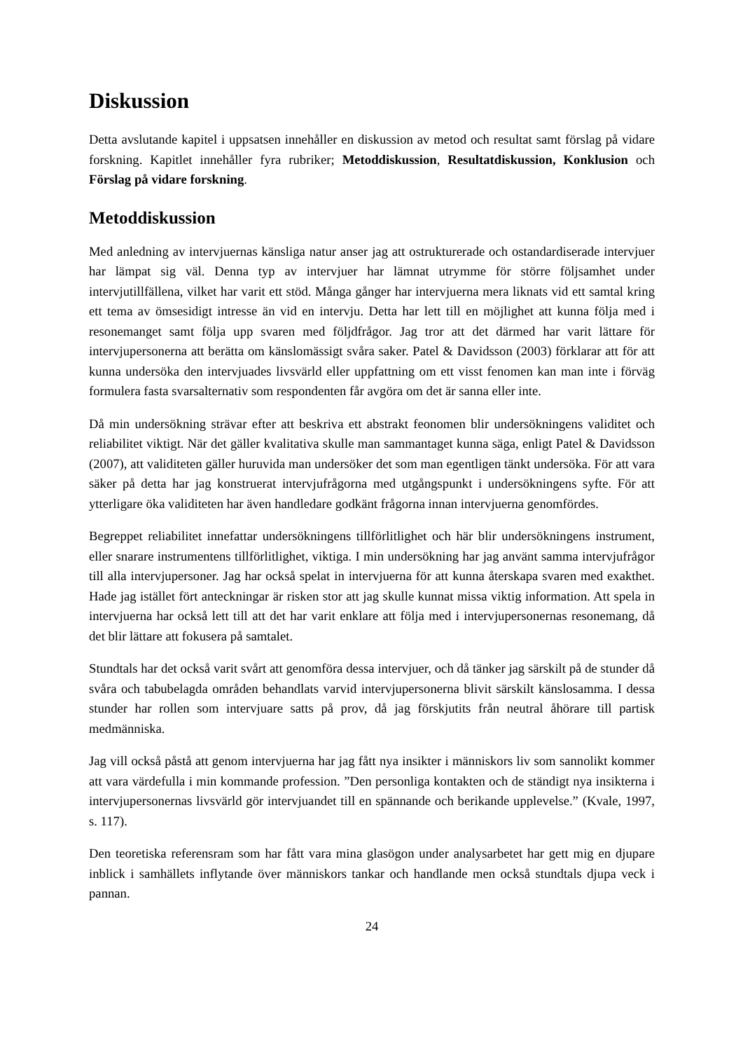Diskussion
Detta avslutande kapitel i uppsatsen innehåller en diskussion av metod och resultat samt förslag på vidare forskning. Kapitlet innehåller fyra rubriker; Metoddiskussion, Resultatdiskussion, Konklusion och Förslag på vidare forskning.
Metoddiskussion
Med anledning av intervjuernas känsliga natur anser jag att ostrukturerade och ostandardiserade intervjuer har lämpat sig väl. Denna typ av intervjuer har lämnat utrymme för större följsamhet under intervjutillfällena, vilket har varit ett stöd. Många gånger har intervjuerna mera liknats vid ett samtal kring ett tema av ömsesidigt intresse än vid en intervju. Detta har lett till en möjlighet att kunna följa med i resonemanget samt följa upp svaren med följdfrågor. Jag tror att det därmed har varit lättare för intervjupersonerna att berätta om känslomässigt svåra saker. Patel & Davidsson (2003) förklarar att för att kunna undersöka den intervjuades livsvärld eller uppfattning om ett visst fenomen kan man inte i förväg formulera fasta svarsalternativ som respondenten får avgöra om det är sanna eller inte.
Då min undersökning strävar efter att beskriva ett abstrakt feonomen blir undersökningens validitet och reliabilitet viktigt. När det gäller kvalitativa skulle man sammantaget kunna säga, enligt Patel & Davidsson (2007), att validiteten gäller huruvida man undersöker det som man egentligen tänkt undersöka. För att vara säker på detta har jag konstruerat intervjufrågorna med utgångspunkt i undersökningens syfte. För att ytterligare öka validiteten har även handledare godkänt frågorna innan intervjuerna genomfördes.
Begreppet reliabilitet innefattar undersökningens tillförlitlighet och här blir undersökningens instrument, eller snarare instrumentens tillförlitlighet, viktiga. I min undersökning har jag använt samma intervjufrågor till alla intervjupersoner. Jag har också spelat in intervjuerna för att kunna återskapa svaren med exakthet. Hade jag istället fört anteckningar är risken stor att jag skulle kunnat missa viktig information. Att spela in intervjuerna har också lett till att det har varit enklare att följa med i intervjupersonernas resonemang, då det blir lättare att fokusera på samtalet.
Stundtals har det också varit svårt att genomföra dessa intervjuer, och då tänker jag särskilt på de stunder då svåra och tabubelagda områden behandlats varvid intervjupersonerna blivit särskilt känslosamma. I dessa stunder har rollen som intervjuare satts på prov, då jag förskjutits från neutral åhörare till partisk medmänniska.
Jag vill också påstå att genom intervjuerna har jag fått nya insikter i människors liv som sannolikt kommer att vara värdefulla i min kommande profession. ”Den personliga kontakten och de ständigt nya insikterna i intervjupersonernas livsvärld gör intervjuandet till en spännande och berikande upplevelse.” (Kvale, 1997, s. 117).
Den teoretiska referensram som har fått vara mina glasögon under analysarbetet har gett mig en djupare inblick i samhällets inflytande över människors tankar och handlande men också stundtals djupa veck i pannan.
24